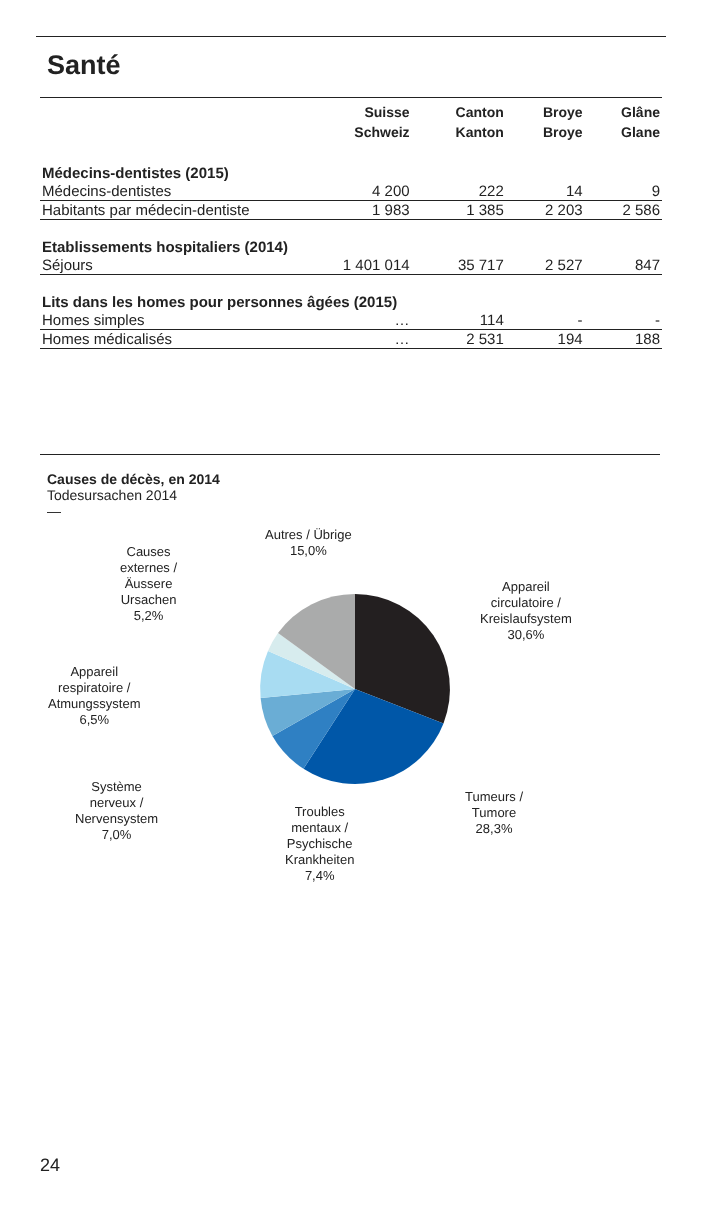Santé
| | Suisse Schweiz | Canton Kanton | Broye Broye | Glâne Glane |
| --- | --- | --- | --- | --- |
| Médecins-dentistes (2015) | | | | |
| Médecins-dentistes | 4 200 | 222 | 14 | 9 |
| Habitants par médecin-dentiste | 1 983 | 1 385 | 2 203 | 2 586 |
| Etablissements hospitaliers (2014) | | | | |
| Séjours | 1 401 014 | 35 717 | 2 527 | 847 |
| Lits dans les homes pour personnes âgées (2015) | | | | |
| Homes simples | … | 114 | - | - |
| Homes médicalisés | … | 2 531 | 194 | 188 |
Causes de décès, en 2014
Todesursachen 2014
—
Autres / Übrige
15,0%
Causes
externes /
Äussere
Ursachen
5,2%
Appareil
circulatoire /
Kreislaufsystem
30,6%
Appareil
respiratoire /
Atmungssystem
6,5%
Système
nerveux /
Nervensystem
7,0%
Troubles
mentaux /
Psychische
Krankheiten
7,4%
Tumeurs /
Tumore
28,3%
24